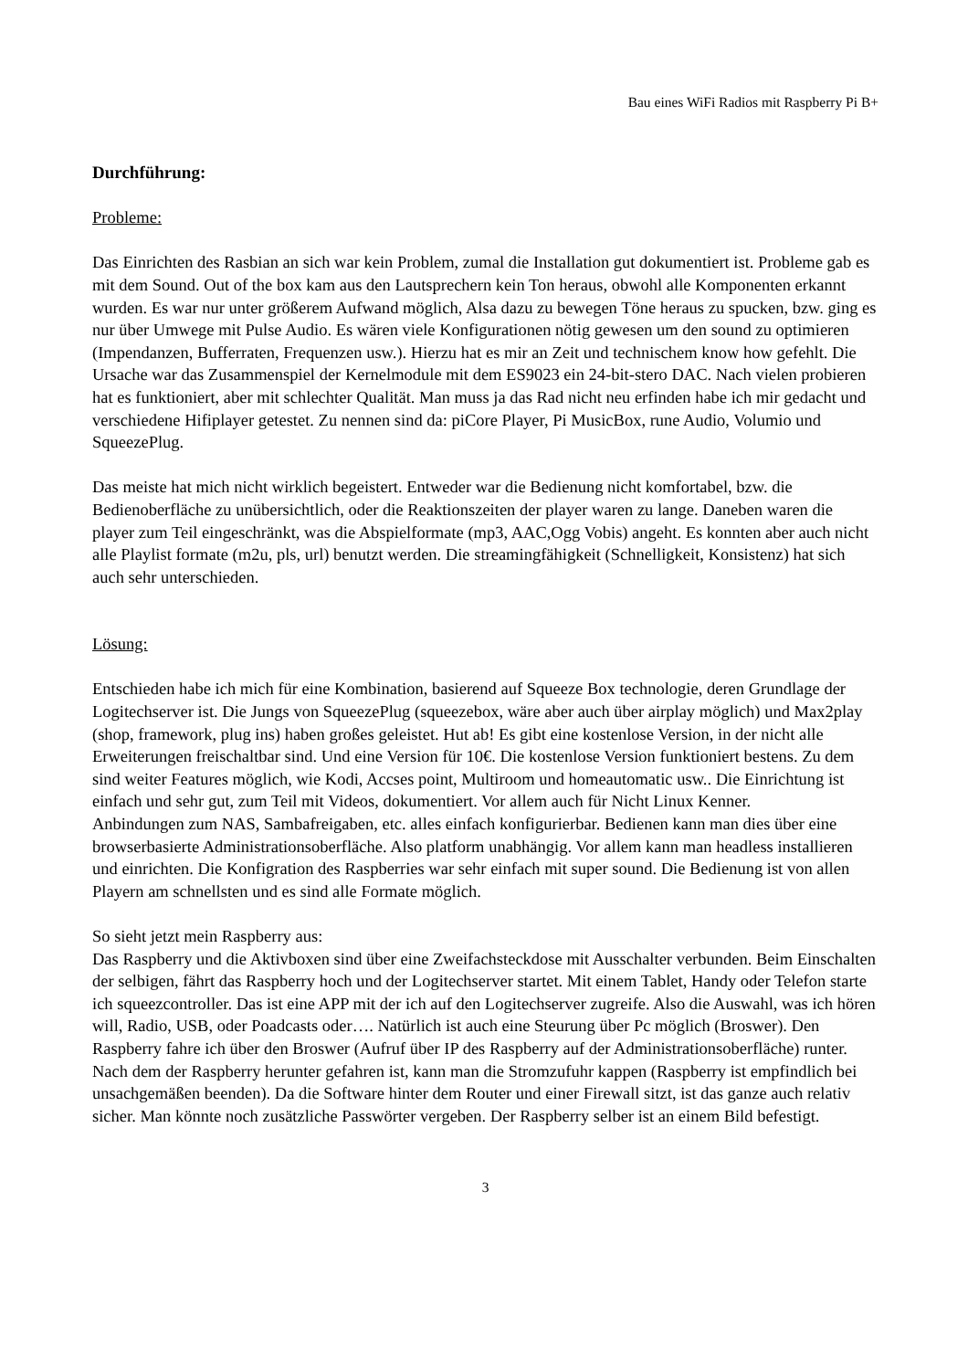Bau eines WiFi Radios mit Raspberry Pi B+
Durchführung:
Probleme:
Das Einrichten des Rasbian an sich war kein Problem, zumal die Installation gut dokumentiert ist. Probleme gab es mit dem Sound. Out of the box kam aus den Lautsprechern kein Ton heraus, obwohl alle Komponenten erkannt wurden. Es war nur unter größerem Aufwand möglich, Alsa dazu zu bewegen Töne heraus zu spucken, bzw. ging es nur über Umwege mit Pulse Audio. Es wären viele Konfigurationen nötig gewesen um den sound zu optimieren (Impendanzen, Bufferraten, Frequenzen usw.). Hierzu hat es mir an Zeit und technischem know how gefehlt. Die Ursache war das Zusammenspiel der Kernelmodule mit dem ES9023 ein 24-bit-stero DAC. Nach vielen probieren hat es funktioniert, aber mit schlechter Qualität. Man muss ja das Rad nicht neu erfinden habe ich mir gedacht und verschiedene Hifiplayer getestet. Zu nennen sind da: piCore Player, Pi MusicBox, rune Audio, Volumio und SqueezePlug.
Das meiste hat mich nicht wirklich begeistert. Entweder war die Bedienung nicht komfortabel, bzw. die Bedienoberfläche zu unübersichtlich, oder die Reaktionszeiten der player waren zu lange. Daneben waren die player zum Teil eingeschränkt, was die Abspielformate (mp3, AAC,Ogg Vobis) angeht. Es konnten aber auch nicht alle Playlist formate (m2u, pls, url) benutzt werden. Die streamingfähigkeit (Schnelligkeit, Konsistenz) hat sich auch sehr unterschieden.
Lösung:
Entschieden habe ich mich für eine Kombination, basierend auf Squeeze Box technologie, deren Grundlage der Logitechserver ist. Die Jungs von SqueezePlug (squeezebox, wäre aber auch über airplay möglich) und Max2play (shop, framework, plug ins) haben großes geleistet. Hut ab! Es gibt eine kostenlose Version, in der nicht alle Erweiterungen freischaltbar sind. Und eine Version für 10€. Die kostenlose Version funktioniert bestens. Zu dem sind weiter Features möglich, wie Kodi, Accses point, Multiroom und homeautomatic usw.. Die Einrichtung ist einfach und sehr gut, zum Teil mit Videos, dokumentiert. Vor allem auch für Nicht Linux Kenner.
Anbindungen zum NAS, Sambafreigaben, etc. alles einfach konfigurierbar. Bedienen kann man dies über eine browserbasierte Administrationsoberfläche. Also platform unabhängig. Vor allem kann man headless installieren und einrichten. Die Konfigration des Raspberries war sehr einfach mit super sound. Die Bedienung ist von allen Playern am schnellsten und es sind alle Formate möglich.
So sieht jetzt mein Raspberry aus:
Das Raspberry und die Aktivboxen sind über eine Zweifachsteckdose mit Ausschalter verbunden. Beim Einschalten der selbigen, fährt das Raspberry hoch und der Logitechserver startet. Mit einem Tablet, Handy oder Telefon starte ich squeezcontroller. Das ist eine APP mit der ich auf den Logitechserver zugreife. Also die Auswahl, was ich hören will, Radio, USB, oder Poadcasts oder…. Natürlich ist auch eine Steurung über Pc möglich (Broswer). Den Raspberry fahre ich über den Broswer (Aufruf über IP des Raspberry auf der Administrationsoberfläche) runter. Nach dem der Raspberry herunter gefahren ist, kann man die Stromzufuhr kappen (Raspberry ist empfindlich bei unsachgemäßen beenden). Da die Software hinter dem Router und einer Firewall sitzt, ist das ganze auch relativ sicher. Man könnte noch zusätzliche Passwörter vergeben. Der Raspberry selber ist an einem Bild befestigt.
3